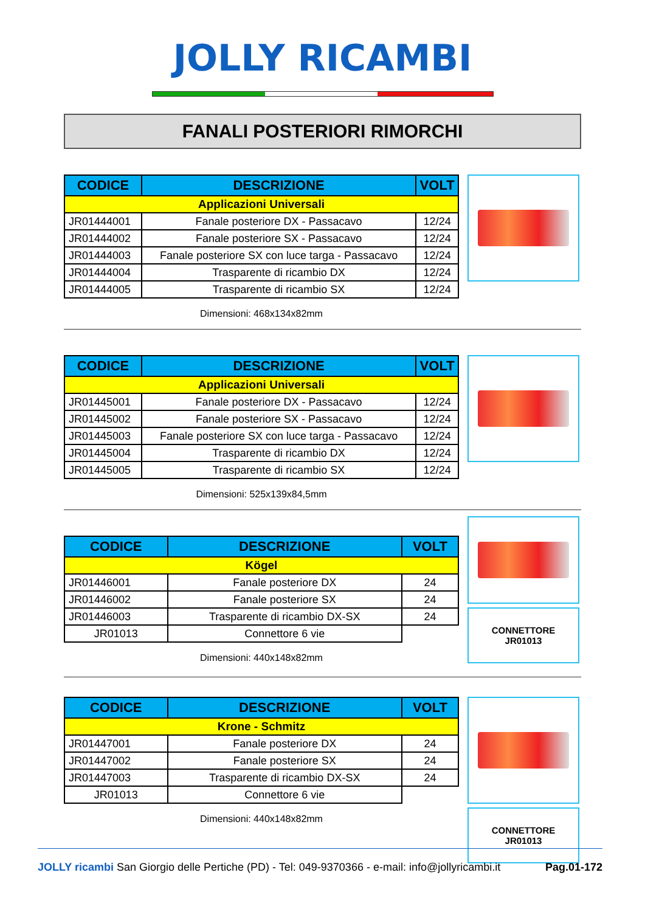JOLLY RICAMBI
FANALI POSTERIORI RIMORCHI
| CODICE | DESCRIZIONE | VOLT |
| --- | --- | --- |
| Applicazioni Universali | | |
| JR01444001 | Fanale posteriore DX - Passacavo | 12/24 |
| JR01444002 | Fanale posteriore SX - Passacavo | 12/24 |
| JR01444003 | Fanale posteriore SX con luce targa - Passacavo | 12/24 |
| JR01444004 | Trasparente di ricambio DX | 12/24 |
| JR01444005 | Trasparente di ricambio SX | 12/24 |
Dimensioni: 468x134x82mm
| CODICE | DESCRIZIONE | VOLT |
| --- | --- | --- |
| Applicazioni Universali | | |
| JR01445001 | Fanale posteriore DX - Passacavo | 12/24 |
| JR01445002 | Fanale posteriore SX - Passacavo | 12/24 |
| JR01445003 | Fanale posteriore SX con luce targa - Passacavo | 12/24 |
| JR01445004 | Trasparente di ricambio DX | 12/24 |
| JR01445005 | Trasparente di ricambio SX | 12/24 |
Dimensioni: 525x139x84,5mm
| CODICE | DESCRIZIONE | VOLT |
| --- | --- | --- |
| Kögel | | |
| JR01446001 | Fanale posteriore DX | 24 |
| JR01446002 | Fanale posteriore SX | 24 |
| JR01446003 | Trasparente di ricambio DX-SX | 24 |
| JR01013 | Connettore 6 vie | |
Dimensioni: 440x148x82mm
CONNETTORE
JR01013
| CODICE | DESCRIZIONE | VOLT |
| --- | --- | --- |
| Krone - Schmitz | | |
| JR01447001 | Fanale posteriore DX | 24 |
| JR01447002 | Fanale posteriore SX | 24 |
| JR01447003 | Trasparente di ricambio DX-SX | 24 |
| JR01013 | Connettore 6 vie | |
Dimensioni: 440x148x82mm
CONNETTORE
JR01013
JOLLY ricambi
San Giorgio delle Pertiche (PD) - Tel: 049-9370366 - e-mail: info@jollyricambi.it
Pag.01-172